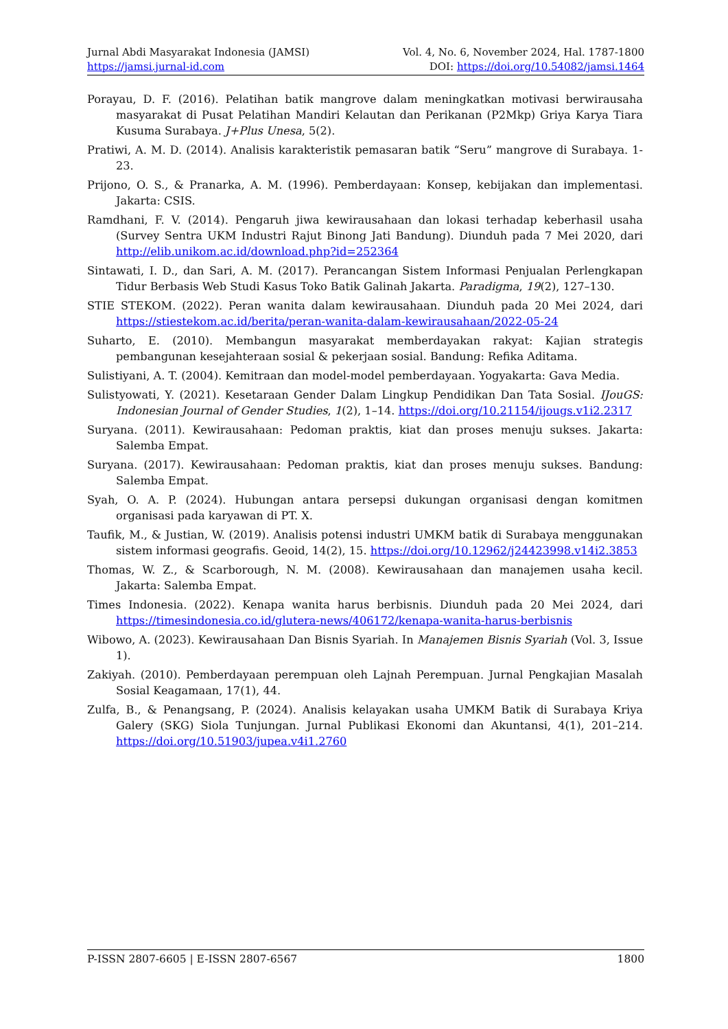Jurnal Abdi Masyarakat Indonesia (JAMSI) Vol. 4, No. 6, November 2024, Hal. 1787-1800
https://jamsi.jurnal-id.com DOI: https://doi.org/10.54082/jamsi.1464
Porayau, D. F. (2016). Pelatihan batik mangrove dalam meningkatkan motivasi berwirausaha masyarakat di Pusat Pelatihan Mandiri Kelautan dan Perikanan (P2Mkp) Griya Karya Tiara Kusuma Surabaya. J+Plus Unesa, 5(2).
Pratiwi, A. M. D. (2014). Analisis karakteristik pemasaran batik “Seru” mangrove di Surabaya. 1-23.
Prijono, O. S., & Pranarka, A. M. (1996). Pemberdayaan: Konsep, kebijakan dan implementasi. Jakarta: CSIS.
Ramdhani, F. V. (2014). Pengaruh jiwa kewirausahaan dan lokasi terhadap keberhasil usaha (Survey Sentra UKM Industri Rajut Binong Jati Bandung). Diunduh pada 7 Mei 2020, dari http://elib.unikom.ac.id/download.php?id=252364
Sintawati, I. D., dan Sari, A. M. (2017). Perancangan Sistem Informasi Penjualan Perlengkapan Tidur Berbasis Web Studi Kasus Toko Batik Galinah Jakarta. Paradigma, 19(2), 127–130.
STIE STEKOM. (2022). Peran wanita dalam kewirausahaan. Diunduh pada 20 Mei 2024, dari https://stiestekom.ac.id/berita/peran-wanita-dalam-kewirausahaan/2022-05-24
Suharto, E. (2010). Membangun masyarakat memberdayakan rakyat: Kajian strategis pembangunan kesejahteraan sosial & pekerjaan sosial. Bandung: Refika Aditama.
Sulistiyani, A. T. (2004). Kemitraan dan model-model pemberdayaan. Yogyakarta: Gava Media.
Sulistyowati, Y. (2021). Kesetaraan Gender Dalam Lingkup Pendidikan Dan Tata Sosial. IJouGS: Indonesian Journal of Gender Studies, 1(2), 1–14. https://doi.org/10.21154/ijougs.v1i2.2317
Suryana. (2011). Kewirausahaan: Pedoman praktis, kiat dan proses menuju sukses. Jakarta: Salemba Empat.
Suryana. (2017). Kewirausahaan: Pedoman praktis, kiat dan proses menuju sukses. Bandung: Salemba Empat.
Syah, O. A. P. (2024). Hubungan antara persepsi dukungan organisasi dengan komitmen organisasi pada karyawan di PT. X.
Taufik, M., & Justian, W. (2019). Analisis potensi industri UMKM batik di Surabaya menggunakan sistem informasi geografis. Geoid, 14(2), 15. https://doi.org/10.12962/j24423998.v14i2.3853
Thomas, W. Z., & Scarborough, N. M. (2008). Kewirausahaan dan manajemen usaha kecil. Jakarta: Salemba Empat.
Times Indonesia. (2022). Kenapa wanita harus berbisnis. Diunduh pada 20 Mei 2024, dari https://timesindonesia.co.id/glutera-news/406172/kenapa-wanita-harus-berbisnis
Wibowo, A. (2023). Kewirausahaan Dan Bisnis Syariah. In Manajemen Bisnis Syariah (Vol. 3, Issue 1).
Zakiyah. (2010). Pemberdayaan perempuan oleh Lajnah Perempuan. Jurnal Pengkajian Masalah Sosial Keagamaan, 17(1), 44.
Zulfa, B., & Penangsang, P. (2024). Analisis kelayakan usaha UMKM Batik di Surabaya Kriya Galery (SKG) Siola Tunjungan. Jurnal Publikasi Ekonomi dan Akuntansi, 4(1), 201–214. https://doi.org/10.51903/jupea.v4i1.2760
P-ISSN 2807-6605 | E-ISSN 2807-6567 1800